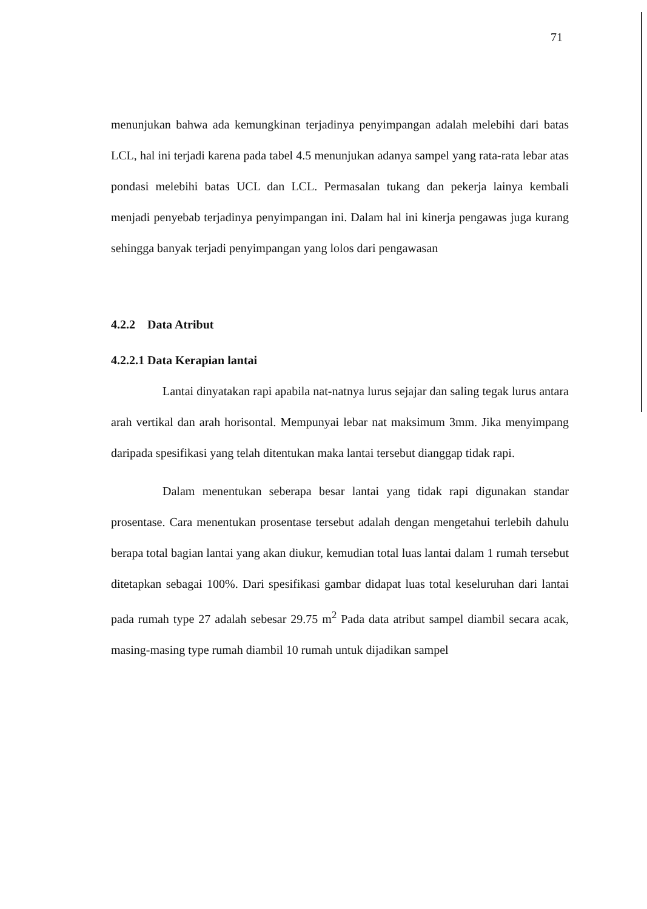71
menunjukan bahwa ada kemungkinan terjadinya penyimpangan adalah melebihi dari batas LCL, hal ini terjadi karena pada tabel 4.5 menunjukan adanya sampel yang rata-rata lebar atas pondasi melebihi batas UCL dan LCL. Permasalan tukang dan pekerja lainya kembali menjadi penyebab terjadinya penyimpangan ini. Dalam hal ini kinerja pengawas juga kurang sehingga banyak terjadi penyimpangan yang lolos dari pengawasan
4.2.2 Data Atribut
4.2.2.1 Data Kerapian lantai
Lantai dinyatakan rapi apabila nat-natnya lurus sejajar dan saling tegak lurus antara arah vertikal dan arah horisontal. Mempunyai lebar nat maksimum 3mm. Jika menyimpang daripada spesifikasi yang telah ditentukan maka lantai tersebut dianggap tidak rapi.
Dalam menentukan seberapa besar lantai yang tidak rapi digunakan standar prosentase. Cara menentukan prosentase tersebut adalah dengan mengetahui terlebih dahulu berapa total bagian lantai yang akan diukur, kemudian total luas lantai dalam 1 rumah tersebut ditetapkan sebagai 100%. Dari spesifikasi gambar didapat luas total keseluruhan dari lantai pada rumah type 27 adalah sebesar 29.75 m<sup>2</sup> Pada data atribut sampel diambil secara acak, masing-masing type rumah diambil 10 rumah untuk dijadikan sampel